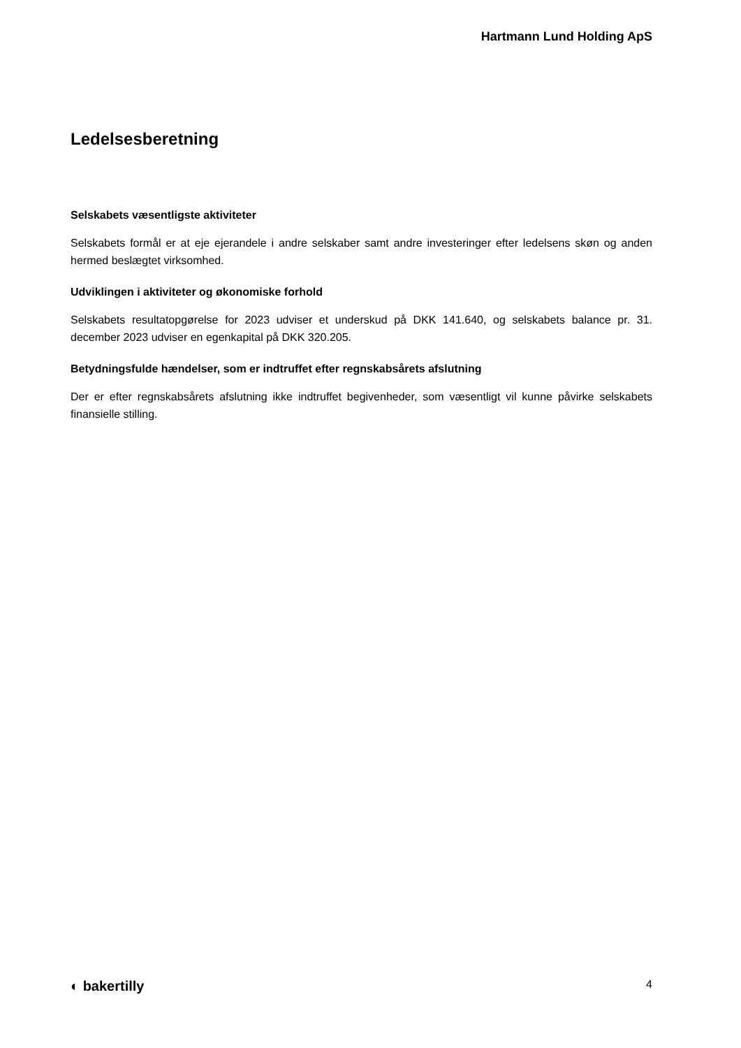Hartmann Lund Holding ApS
Ledelsesberetning
Selskabets væsentligste aktiviteter
Selskabets formål er at eje ejerandele i andre selskaber samt andre investeringer efter ledelsens skøn og anden hermed beslægtet virksomhed.
Udviklingen i aktiviteter og økonomiske forhold
Selskabets resultatopgørelse for 2023 udviser et underskud på DKK 141.640, og selskabets balance pr. 31. december 2023 udviser en egenkapital på DKK 320.205.
Betydningsfulde hændelser, som er indtruffet efter regnskabsårets afslutning
Der er efter regnskabsårets afslutning ikke indtruffet begivenheder, som væsentligt vil kunne påvirke selskabets finansielle stilling.
◐ bakertilly 4